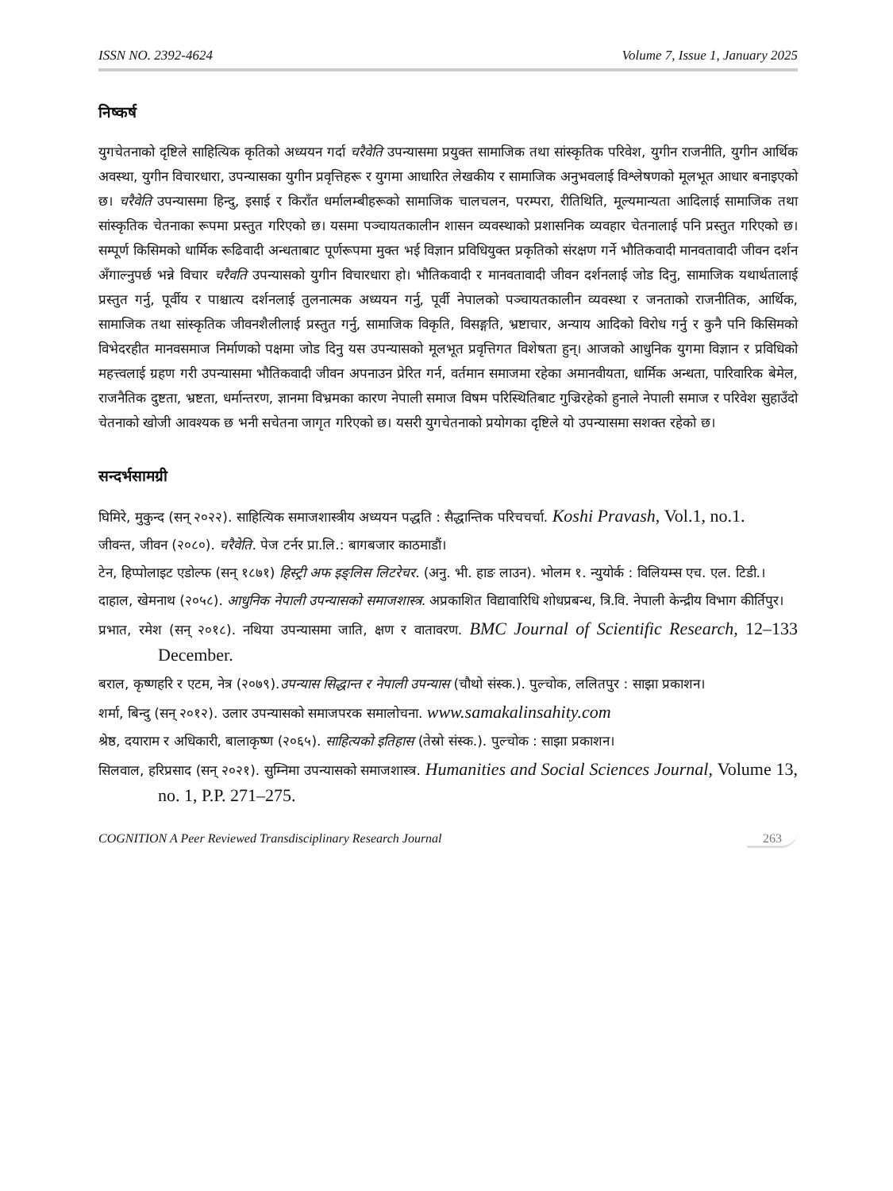ISSN NO. 2392-4624 Volume 7, Issue 1, January 2025
निष्कर्ष
युगचेतनाको दृष्टिले साहित्यिक कृतिको अध्ययन गर्दा चरैवेति उपन्यासमा प्रयुक्त सामाजिक तथा सांस्कृतिक परिवेश, युगीन राजनीति, युगीन आर्थिक अवस्था, युगीन विचारधारा, उपन्यासका युगीन प्रवृत्तिहरू र युगमा आधारित लेखकीय र सामाजिक अनुभवलाई विश्लेषणको मूलभूत आधार बनाइएको छ। चरैवेति उपन्यासमा हिन्दु, इसाई र किराँत धर्मालम्बीहरूको सामाजिक चालचलन, परम्परा, रीतिथिति, मूल्यमान्यता आदिलाई सामाजिक तथा सांस्कृतिक चेतनाका रूपमा प्रस्तुत गरिएको छ। यसमा पञ्चायतकालीन शासन व्यवस्थाको प्रशासनिक व्यवहार चेतनालाई पनि प्रस्तुत गरिएको छ। सम्पूर्ण किसिमको धार्मिक रूढिवादी अन्धताबाट पूर्णरूपमा मुक्त भई विज्ञान प्रविधियुक्त प्रकृतिको संरक्षण गर्ने भौतिकवादी मानवतावादी जीवन दर्शन अँगाल्नुपर्छ भन्ने विचार चरैवति उपन्यासको युगीन विचारधारा हो। भौतिकवादी र मानवतावादी जीवन दर्शनलाई जोड दिनु, सामाजिक यथार्थतालाई प्रस्तुत गर्नु, पूर्वीय र पाश्चात्य दर्शनलाई तुलनात्मक अध्ययन गर्नु, पूर्वी नेपालको पञ्चायतकालीन व्यवस्था र जनताको राजनीतिक, आर्थिक, सामाजिक तथा सांस्कृतिक जीवनशैलीलाई प्रस्तुत गर्नु, सामाजिक विकृति, विसङ्गति, भ्रष्टाचार, अन्याय आदिको विरोध गर्नु र कुनै पनि किसिमको विभेदरहीत मानवसमाज निर्माणको पक्षमा जोड दिनु यस उपन्यासको मूलभूत प्रवृत्तिगत विशेषता हुन्। आजको आधुनिक युगमा विज्ञान र प्रविधिको महत्त्वलाई ग्रहण गरी उपन्यासमा भौतिकवादी जीवन अपनाउन प्रेरित गर्न, वर्तमान समाजमा रहेका अमानवीयता, धार्मिक अन्धता, पारिवारिक बेमेल, राजनैतिक दुष्टता, भ्रष्टता, धर्मान्तरण, ज्ञानमा विभ्रमका कारण नेपाली समाज विषम परिस्थितिबाट गुज्रिरहेको हुनाले नेपाली समाज र परिवेश सुहाउँदो चेतनाको खोजी आवश्यक छ भनी सचेतना जागृत गरिएको छ। यसरी युगचेतनाको प्रयोगका दृष्टिले यो उपन्यासमा सशक्त रहेको छ।
सन्दर्भसामग्री
घिमिरे, मुकुन्द (सन् २०२२). साहित्यिक समाजशास्त्रीय अध्ययन पद्धति : सैद्धान्तिक परिचचर्चा. Koshi Pravash, Vol.1, no.1.
जीवन्त, जीवन (२०८०). चरैवेति. पेज टर्नर प्रा.लि.: बागबजार काठमाडौं।
टेन, हिप्पोलाइट एडोल्फ (सन् १८७१) हिस्ट्री अफ इङ्लिस लिटरेचर. (अनु. भी. हाङ लाउन). भोलम १. न्युयोर्क : विलियम्स एच. एल. टिडी.।
दाहाल, खेमनाथ (२०५८). आधुनिक नेपाली उपन्यासको समाजशास्त्र. अप्रकाशित विद्यावारिधि शोधप्रबन्ध, त्रि.वि. नेपाली केन्द्रीय विभाग कीर्तिपुर।
प्रभात, रमेश (सन् २०१८). नथिया उपन्यासमा जाति, क्षण र वातावरण. BMC Journal of Scientific Research, 12–133 December.
बराल, कृष्णहरि र एटम, नेत्र (२०७९).उपन्यास सिद्धान्त र नेपाली उपन्यास (चौथो संस्क.). पुल्चोक, ललितपुर : साझा प्रकाशन।
शर्मा, बिन्दु (सन् २०१२). उलार उपन्यासको समाजपरक समालोचना. www.samakalinsahity.com
श्रेष्ठ, दयाराम र अधिकारी, बालाकृष्ण (२०६५). साहित्यको इतिहास (तेस्रो संस्क.). पुल्चोक : साझा प्रकाशन।
सिलवाल, हरिप्रसाद (सन् २०२१). सुम्निमा उपन्यासको समाजशास्त्र. Humanities and Social Sciences Journal, Volume 13, no. 1, P.P. 271–275.
COGNITION A Peer Reviewed Transdisciplinary Research Journal 263